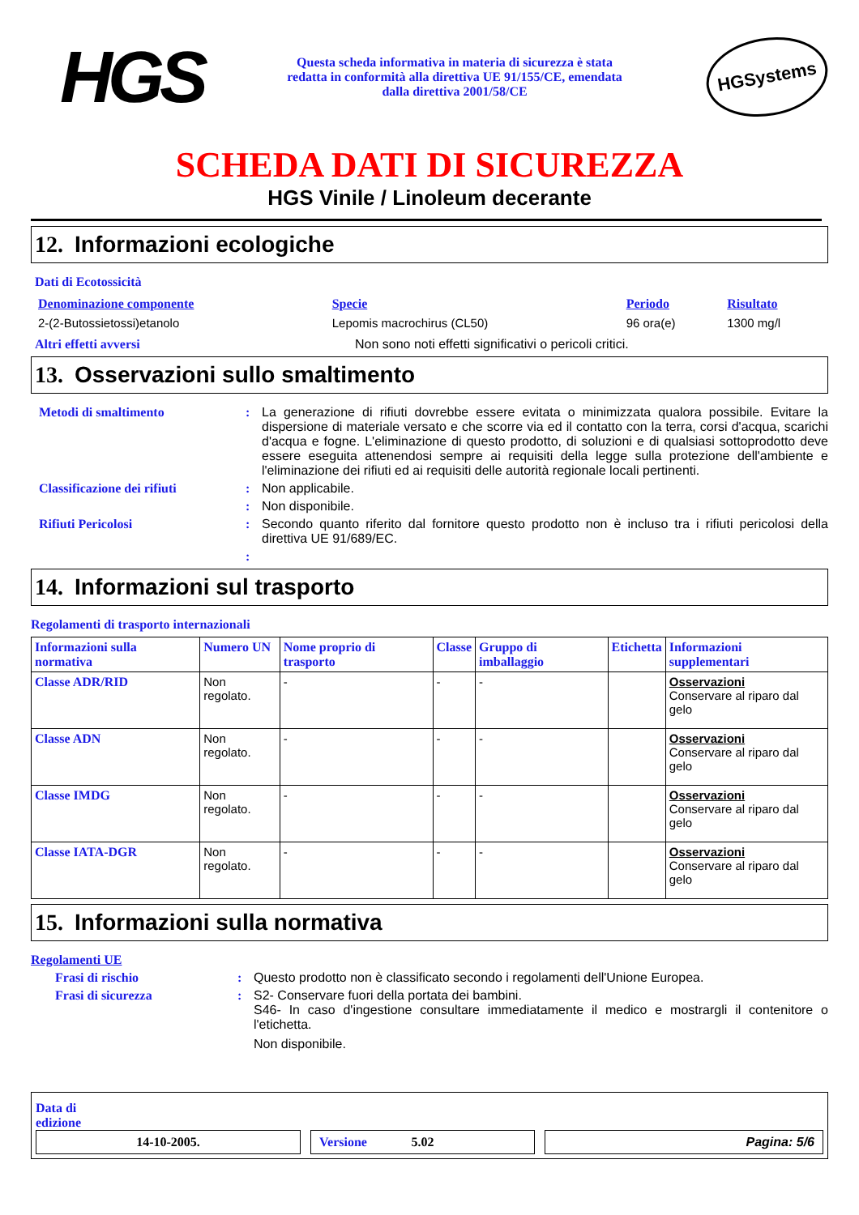HGS
Questa scheda informativa in materia di sicurezza è stata
redatta in conformità alla direttiva UE 91/155/CE, emendata
dalla direttiva 2001/58/CE
HGSystems
SCHEDA DATI DI SICUREZZA
HGS Vinile / Linoleum decerante
12. Informazioni ecologiche
Dati di Ecotossicità
| Denominazione componente | Specie | Periodo | Risultato |
| --- | --- | --- | --- |
| 2-(2-Butossietossi)etanolo | Lepomis macrochirus (CL50) | 96 ora(e) | 1300 mg/l |
Altri effetti avversi Non sono noti effetti significativi o pericoli critici.
13. Osservazioni sullo smaltimento
Metodi di smaltimento : La generazione di rifiuti dovrebbe essere evitata o minimizzata qualora possibile. Evitare la dispersione di materiale versato e che scorre via ed il contatto con la terra, corsi d'acqua, scarichi d'acqua e fogne. L'eliminazione di questo prodotto, di soluzioni e di qualsiasi sottoprodotto deve essere eseguita attenendosi sempre ai requisiti della legge sulla protezione dell'ambiente e l'eliminazione dei rifiuti ed ai requisiti delle autorità regionale locali pertinenti.
Classificazione dei rifiuti
: Non applicabile.
: Non disponibile.
Rifiuti Pericolosi : Secondo quanto riferito dal fornitore questo prodotto non è incluso tra i rifiuti pericolosi della direttiva UE 91/689/EC.
:
14. Informazioni sul trasporto
Regolamenti di trasporto internazionali
| Informazioni sulla normativa | Numero UN | Nome proprio di trasporto | Classe | Gruppo di imballaggio | Etichetta | Informazioni supplementari |
| --- | --- | --- | --- | --- | --- | --- |
| Classe ADR/RID | Non regolato. | - | - | - | | Osservazioni Conservare al riparo dal gelo |
| Classe ADN | Non regolato. | - | - | - | | Osservazioni Conservare al riparo dal gelo |
| Classe IMDG | Non regolato. | - | - | - | | Osservazioni Conservare al riparo dal gelo |
| Classe IATA-DGR | Non regolato. | - | - | - | | Osservazioni Conservare al riparo dal gelo |
15. Informazioni sulla normativa
Regolamenti UE
Frasi di rischio : Questo prodotto non è classificato secondo i regolamenti dell'Unione Europea.
Frasi di sicurezza : S2- Conservare fuori della portata dei bambini.
S46- In caso d'ingestione consultare immediatamente il medico e mostrargli il contenitore o l'etichetta.
Non disponibile.
Data di
edizione
14-10-2005. Versione 5.02 Pagina: 5/6